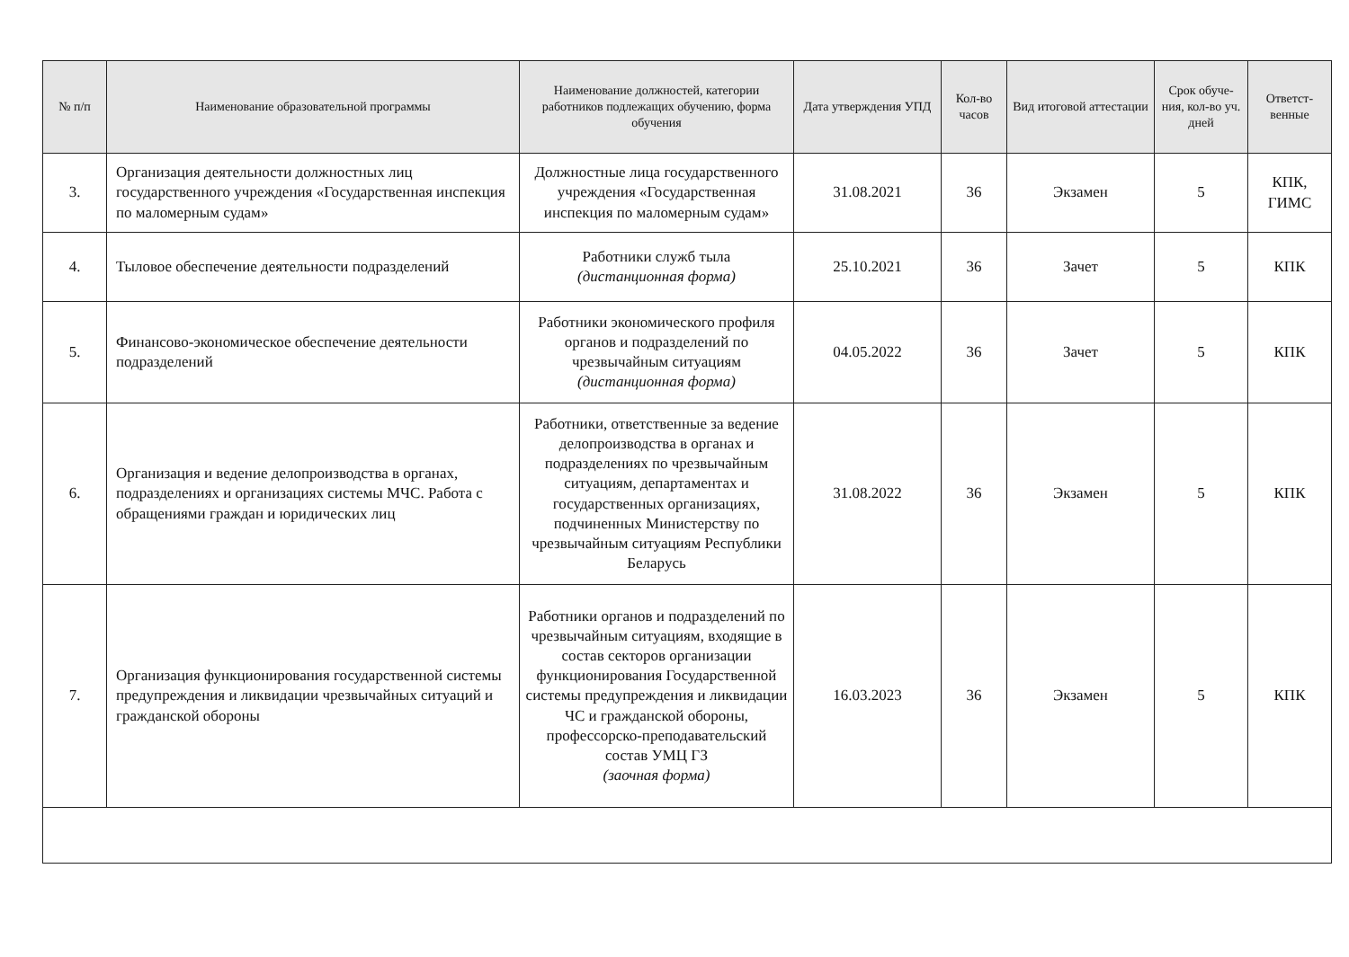| № п/п | Наименование образовательной программы | Наименование должностей, категории работников подлежащих обучению, форма обучения | Дата утверждения УПД | Кол-во часов | Вид итоговой аттестации | Срок обуче-ния, кол-во уч. дней | Ответст-венные |
| --- | --- | --- | --- | --- | --- | --- | --- |
| 3. | Организация деятельности должностных лиц государственного учреждения «Государственная инспекция по маломерным судам» | Должностные лица государственного учреждения «Государственная инспекция по маломерным судам» | 31.08.2021 | 36 | Экзамен | 5 | КПК, ГИМС |
| 4. | Тыловое обеспечение деятельности подразделений | Работники служб тыла (дистанционная форма) | 25.10.2021 | 36 | Зачет | 5 | КПК |
| 5. | Финансово-экономическое обеспечение деятельности подразделений | Работники экономического профиля органов и подразделений по чрезвычайным ситуациям (дистанционная форма) | 04.05.2022 | 36 | Зачет | 5 | КПК |
| 6. | Организация и ведение делопроизводства в органах, подразделениях и организациях системы МЧС. Работа с обращениями граждан и юридических лиц | Работники, ответственные за ведение делопроизводства в органах и подразделениях по чрезвычайным ситуациям, департаментах и государственных организациях, подчиненных Министерству по чрезвычайным ситуациям Республики Беларусь | 31.08.2022 | 36 | Экзамен | 5 | КПК |
| 7. | Организация функционирования государственной системы предупреждения и ликвидации чрезвычайных ситуаций и гражданской обороны | Работники органов и подразделений по чрезвычайным ситуациям, входящие в состав секторов организации функционирования Государственной системы предупреждения и ликвидации ЧС и гражданской обороны, профессорско-преподавательский состав УМЦ ГЗ (заочная форма) | 16.03.2023 | 36 | Экзамен | 5 | КПК |